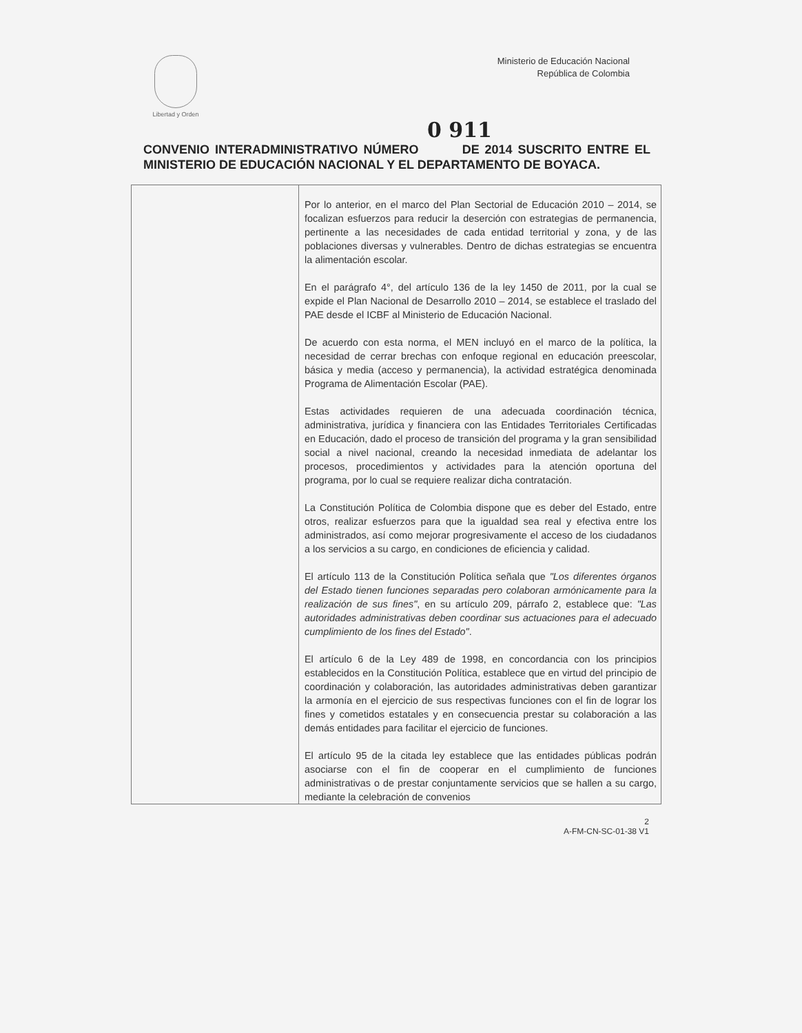Libertad y Orden
Ministerio de Educación Nacional
República de Colombia
0 911
CONVENIO INTERADMINISTRATIVO NÚMERO DE 2014 SUSCRITO ENTRE EL MINISTERIO DE EDUCACIÓN NACIONAL Y EL DEPARTAMENTO DE BOYACA.
| | Por lo anterior, en el marco del Plan Sectorial de Educación 2010 – 2014, se focalizan esfuerzos para reducir la deserción con estrategias de permanencia, pertinente a las necesidades de cada entidad territorial y zona, y de las poblaciones diversas y vulnerables. Dentro de dichas estrategias se encuentra la alimentación escolar. En el parágrafo 4°, del artículo 136 de la ley 1450 de 2011, por la cual se expide el Plan Nacional de Desarrollo 2010 – 2014, se establece el traslado del PAE desde el ICBF al Ministerio de Educación Nacional. De acuerdo con esta norma, el MEN incluyó en el marco de la política, la necesidad de cerrar brechas con enfoque regional en educación preescolar, básica y media (acceso y permanencia), la actividad estratégica denominada Programa de Alimentación Escolar (PAE). Estas actividades requieren de una adecuada coordinación técnica, administrativa, jurídica y financiera con las Entidades Territoriales Certificadas en Educación, dado el proceso de transición del programa y la gran sensibilidad social a nivel nacional, creando la necesidad inmediata de adelantar los procesos, procedimientos y actividades para la atención oportuna del programa, por lo cual se requiere realizar dicha contratación. La Constitución Política de Colombia dispone que es deber del Estado, entre otros, realizar esfuerzos para que la igualdad sea real y efectiva entre los administrados, así como mejorar progresivamente el acceso de los ciudadanos a los servicios a su cargo, en condiciones de eficiencia y calidad. El artículo 113 de la Constitución Política señala que "Los diferentes órganos del Estado tienen funciones separadas pero colaboran armónicamente para la realización de sus fines" , en su artículo 209, párrafo 2, establece que: "Las autoridades administrativas deben coordinar sus actuaciones para el adecuado cumplimiento de los fines del Estado" . El artículo 6 de la Ley 489 de 1998, en concordancia con los principios establecidos en la Constitución Política, establece que en virtud del principio de coordinación y colaboración, las autoridades administrativas deben garantizar la armonía en el ejercicio de sus respectivas funciones con el fin de lograr los fines y cometidos estatales y en consecuencia prestar su colaboración a las demás entidades para facilitar el ejercicio de funciones. El artículo 95 de la citada ley establece que las entidades públicas podrán asociarse con el fin de cooperar en el cumplimiento de funciones administrativas o de prestar conjuntamente servicios que se hallen a su cargo, mediante la celebración de convenios |
2
A-FM-CN-SC-01-38 V1